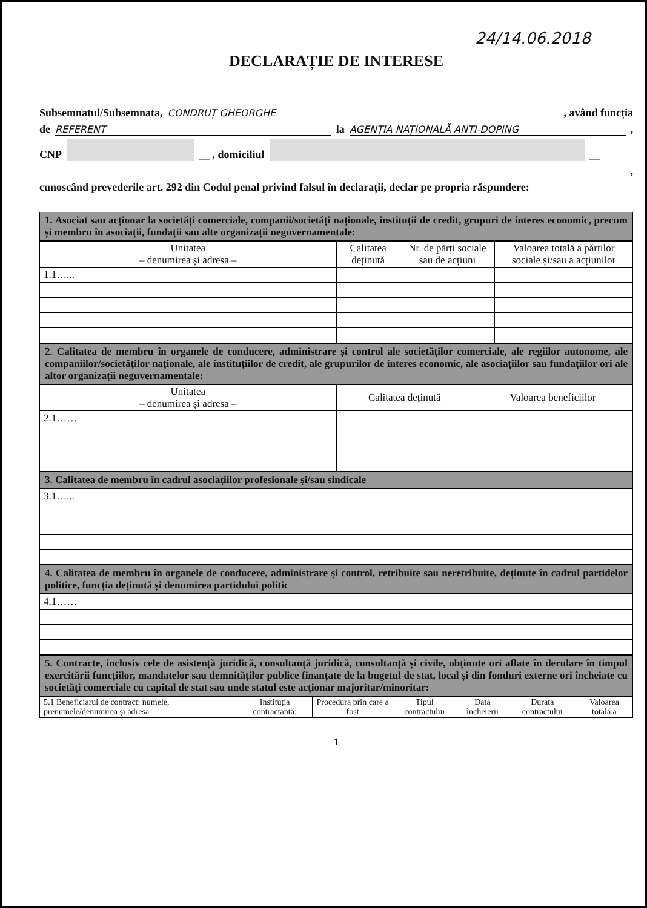24/14.06.2018
DECLARAȚIE DE INTERESE
Subsemnatul/Subsemnata, CONDRUȚ GHEORGHE , având funcția
de REFERENT la AGENȚIA NAȚIONALĂ ANTI-DOPING ,
CNP __ , domiciliul __
,
cunoscând prevederile art. 292 din Codul penal privind falsul în declarații, declar pe propria răspundere:
1. Asociat sau acționar la societăți comerciale, companii/societăți naționale, instituții de credit, grupuri de interes economic, precum și membru în asociații, fundații sau alte organizații neguvernamentale:
| Unitatea – denumirea și adresa – | Calitatea deținută | Nr. de părți sociale sau de acțiuni | Valoarea totală a părților sociale și/sau a acțiunilor |
| --- | --- | --- | --- |
| 1.1…... | | | |
2. Calitatea de membru în organele de conducere, administrare și control ale societăților comerciale, ale regiilor autonome, ale companiilor/societăților naționale, ale instituțiilor de credit, ale grupurilor de interes economic, ale asociațiilor sau fundațiilor ori ale altor organizații neguvernamentale:
| Unitatea – denumirea și adresa – | Calitatea deținută | Valoarea beneficiilor |
| --- | --- | --- |
| 2.1…… | | |
3. Calitatea de membru în cadrul asociațiilor profesionale și/sau sindicale
| 3.1…... |
4. Calitatea de membru în organele de conducere, administrare și control, retribuite sau neretribuite, deținute în cadrul partidelor politice, funcția deținută și denumirea partidului politic
| 4.1…… |
5. Contracte, inclusiv cele de asistență juridică, consultanță juridică, consultanță și civile, obținute ori aflate în derulare în timpul exercitării funcțiilor, mandatelor sau demnităților publice finanțate de la bugetul de stat, local și din fonduri externe ori încheiate cu societăți comerciale cu capital de stat sau unde statul este acționar majoritar/minoritar:
| 5.1 Beneficiarul de contract: numele, prenumele/denumirea și adresa | Instituția contractantă: | Procedura prin care a fost | Tipul contractului | Data încheierii | Durata contractului | Valoarea totală a |
| --- | --- | --- | --- | --- | --- | --- |
1